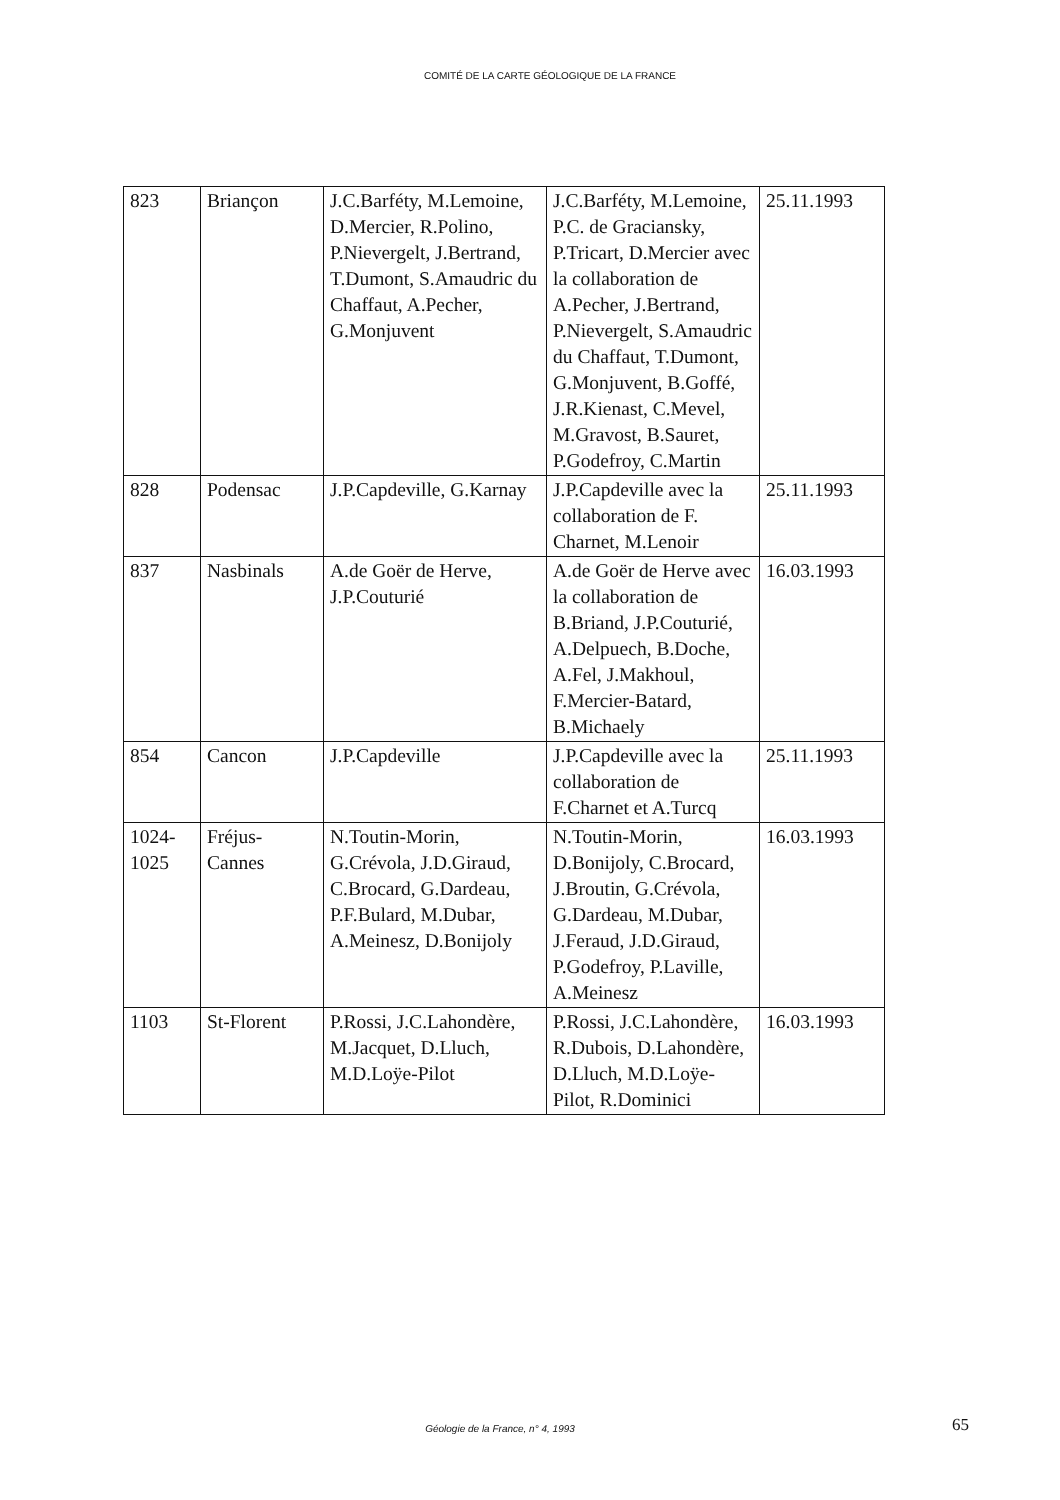COMITÉ DE LA CARTE GÉOLOGIQUE DE LA FRANCE
| 823 | Briançon | J.C.Barféty, M.Lemoine, D.Mercier, R.Polino, P.Nievergelt, J.Bertrand, T.Dumont, S.Amaudric du Chaffaut, A.Pecher, G.Monjuvent | J.C.Barféty, M.Lemoine, P.C. de Graciansky, P.Tricart, D.Mercier avec la collaboration de A.Pecher, J.Bertrand, P.Nievergelt, S.Amaudric du Chaffaut, T.Dumont, G.Monjuvent, B.Goffé, J.R.Kienast, C.Mevel, M.Gravost, B.Sauret, P.Godefroy, C.Martin | 25.11.1993 |
| 828 | Podensac | J.P.Capdeville, G.Karnay | J.P.Capdeville avec la collaboration de F. Charnet, M.Lenoir | 25.11.1993 |
| 837 | Nasbinals | A.de Goër de Herve, J.P.Couturié | A.de Goër de Herve avec la collaboration de B.Briand, J.P.Couturié, A.Delpuech, B.Doche, A.Fel, J.Makhoul, F.Mercier-Batard, B.Michaely | 16.03.1993 |
| 854 | Cancon | J.P.Capdeville | J.P.Capdeville avec la collaboration de F.Charnet et A.Turcq | 25.11.1993 |
| 1024- 1025 | Fréjus- Cannes | N.Toutin-Morin, G.Crévola, J.D.Giraud, C.Brocard, G.Dardeau, P.F.Bulard, M.Dubar, A.Meinesz, D.Bonijoly | N.Toutin-Morin, D.Bonijoly, C.Brocard, J.Broutin, G.Crévola, G.Dardeau, M.Dubar, J.Feraud, J.D.Giraud, P.Godefroy, P.Laville, A.Meinesz | 16.03.1993 |
| 1103 | St-Florent | P.Rossi, J.C.Lahondère, M.Jacquet, D.Lluch, M.D.Loÿe-Pilot | P.Rossi, J.C.Lahondère, R.Dubois, D.Lahondère, D.Lluch, M.D.Loÿe-Pilot, R.Dominici | 16.03.1993 |
Géologie de la France, n° 4, 1993 65